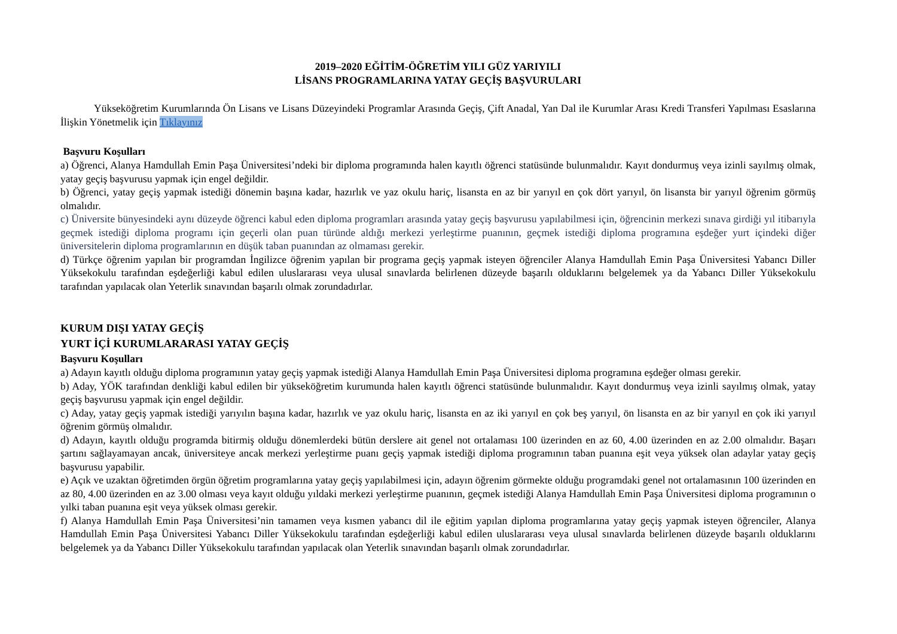2019–2020 EĞİTİM-ÖĞRETİM YILI GÜZ YARIYILI
LİSANS PROGRAMLARINA YATAY GEÇİŞ BAŞVURULARI
Yükseköğretim Kurumlarında Ön Lisans ve Lisans Düzeyindeki Programlar Arasında Geçiş, Çift Anadal, Yan Dal ile Kurumlar Arası Kredi Transferi Yapılması Esaslarına İlişkin Yönetmelik için Tıklayınız
Başvuru Koşulları
a) Öğrenci, Alanya Hamdullah Emin Paşa Üniversitesi’ndeki bir diploma programında halen kayıtlı öğrenci statüsünde bulunmalıdır. Kayıt dondurmuş veya izinli sayılmış olmak, yatay geçiş başvurusu yapmak için engel değildir.
b) Öğrenci, yatay geçiş yapmak istediği dönemin başına kadar, hazırlık ve yaz okulu hariç, lisansta en az bir yarıyıl en çok dört yarıyıl, ön lisansta bir yarıyıl öğrenim görmüş olmalıdır.
c) Üniversite bünyesindeki aynı düzeyde öğrenci kabul eden diploma programları arasında yatay geçiş başvurusu yapılabilmesi için, öğrencinin merkezi sınava girdiği yıl itibarıyla geçmek istediği diploma programı için geçerli olan puan türünde aldığı merkezi yerleştirme puanının, geçmek istediği diploma programına eşdeğer yurt içindeki diğer üniversitelerin diploma programlarının en düşük taban puanından az olmaması gerekir.
d) Türkçe öğrenim yapılan bir programdan İngilizce öğrenim yapılan bir programa geçiş yapmak isteyen öğrenciler Alanya Hamdullah Emin Paşa Üniversitesi Yabancı Diller Yüksekokulu tarafından eşdeğerliği kabul edilen uluslararası veya ulusal sınavlarda belirlenen düzeyde başarılı olduklarını belgelemek ya da Yabancı Diller Yüksekokulu tarafından yapılacak olan Yeterlik sınavından başarılı olmak zorundadırlar.
KURUM DIŞI YATAY GEÇİŞ
YURT İÇİ KURUMLARARASI YATAY GEÇİŞ
Başvuru Koşulları
a) Adayın kayıtlı olduğu diploma programının yatay geçiş yapmak istediği Alanya Hamdullah Emin Paşa Üniversitesi diploma programına eşdeğer olması gerekir.
b) Aday, YÖK tarafından denkliği kabul edilen bir yükseköğretim kurumunda halen kayıtlı öğrenci statüsünde bulunmalıdır. Kayıt dondurmuş veya izinli sayılmış olmak, yatay geçiş başvurusu yapmak için engel değildir.
c) Aday, yatay geçiş yapmak istediği yarıyılın başına kadar, hazırlık ve yaz okulu hariç, lisansta en az iki yarıyıl en çok beş yarıyıl, ön lisansta en az bir yarıyıl en çok iki yarıyıl öğrenim görmüş olmalıdır.
d) Adayın, kayıtlı olduğu programda bitirmiş olduğu dönemlerdeki bütün derslere ait genel not ortalaması 100 üzerinden en az 60, 4.00 üzerinden en az 2.00 olmalıdır. Başarı şartını sağlayamayan ancak, üniversiteye ancak merkezi yerleştirme puanı geçiş yapmak istediği diploma programının taban puanına eşit veya yüksek olan adaylar yatay geçiş başvurusu yapabilir.
e) Açık ve uzaktan öğretimden örgün öğretim programlarına yatay geçiş yapılabilmesi için, adayın öğrenim görmekte olduğu programdaki genel not ortalamasının 100 üzerinden en az 80, 4.00 üzerinden en az 3.00 olması veya kayıt olduğu yıldaki merkezi yerleştirme puanının, geçmek istediği Alanya Hamdullah Emin Paşa Üniversitesi diploma programının o yılki taban puanına eşit veya yüksek olması gerekir.
f) Alanya Hamdullah Emin Paşa Üniversitesi’nin tamamen veya kısmen yabancı dil ile eğitim yapılan diploma programlarına yatay geçiş yapmak isteyen öğrenciler, Alanya Hamdullah Emin Paşa Üniversitesi Yabancı Diller Yüksekokulu tarafından eşdeğerliği kabul edilen uluslararası veya ulusal sınavlarda belirlenen düzeyde başarılı olduklarını belgelemek ya da Yabancı Diller Yüksekokulu tarafından yapılacak olan Yeterlik sınavından başarılı olmak zorundadırlar.